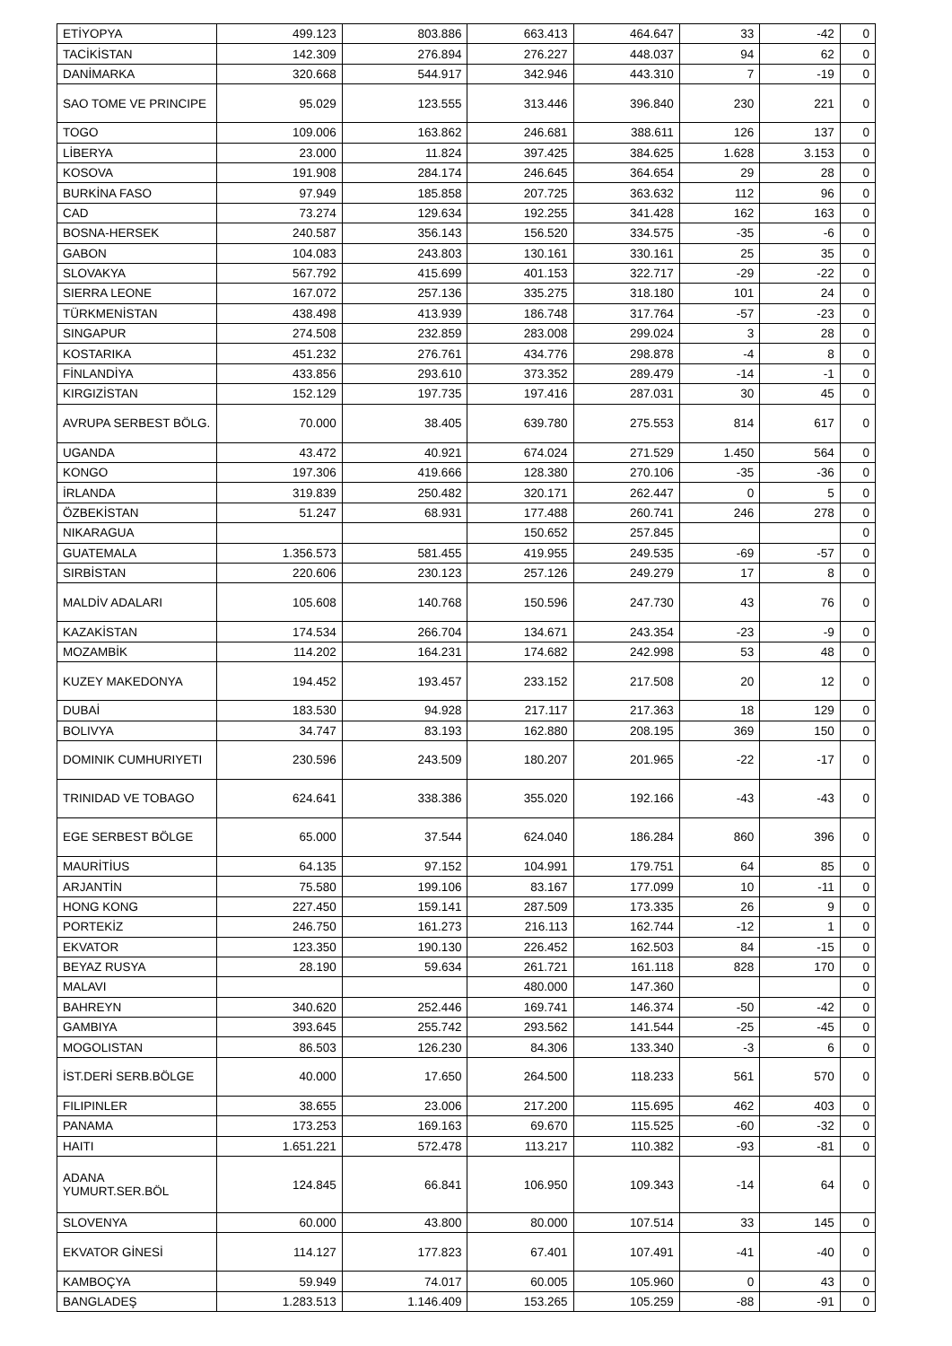| ETİYOPYA | 499.123 | 803.886 | 663.413 | 464.647 | 33 | -42 | 0 |
| TACİKİSTAN | 142.309 | 276.894 | 276.227 | 448.037 | 94 | 62 | 0 |
| DANİMARKA | 320.668 | 544.917 | 342.946 | 443.310 | 7 | -19 | 0 |
| SAO TOME VE PRINCIPE | 95.029 | 123.555 | 313.446 | 396.840 | 230 | 221 | 0 |
| TOGO | 109.006 | 163.862 | 246.681 | 388.611 | 126 | 137 | 0 |
| LİBERYA | 23.000 | 11.824 | 397.425 | 384.625 | 1.628 | 3.153 | 0 |
| KOSOVA | 191.908 | 284.174 | 246.645 | 364.654 | 29 | 28 | 0 |
| BURKİNA FASO | 97.949 | 185.858 | 207.725 | 363.632 | 112 | 96 | 0 |
| CAD | 73.274 | 129.634 | 192.255 | 341.428 | 162 | 163 | 0 |
| BOSNA-HERSEK | 240.587 | 356.143 | 156.520 | 334.575 | -35 | -6 | 0 |
| GABON | 104.083 | 243.803 | 130.161 | 330.161 | 25 | 35 | 0 |
| SLOVAKYA | 567.792 | 415.699 | 401.153 | 322.717 | -29 | -22 | 0 |
| SIERRA LEONE | 167.072 | 257.136 | 335.275 | 318.180 | 101 | 24 | 0 |
| TÜRKMENİSTAN | 438.498 | 413.939 | 186.748 | 317.764 | -57 | -23 | 0 |
| SINGAPUR | 274.508 | 232.859 | 283.008 | 299.024 | 3 | 28 | 0 |
| KOSTARIKA | 451.232 | 276.761 | 434.776 | 298.878 | -4 | 8 | 0 |
| FİNLANDİYA | 433.856 | 293.610 | 373.352 | 289.479 | -14 | -1 | 0 |
| KIRGIZİSTAN | 152.129 | 197.735 | 197.416 | 287.031 | 30 | 45 | 0 |
| AVRUPA SERBEST BÖLG. | 70.000 | 38.405 | 639.780 | 275.553 | 814 | 617 | 0 |
| UGANDA | 43.472 | 40.921 | 674.024 | 271.529 | 1.450 | 564 | 0 |
| KONGO | 197.306 | 419.666 | 128.380 | 270.106 | -35 | -36 | 0 |
| İRLANDA | 319.839 | 250.482 | 320.171 | 262.447 | 0 | 5 | 0 |
| ÖZBEKİSTAN | 51.247 | 68.931 | 177.488 | 260.741 | 246 | 278 | 0 |
| NIKARAGUA | | | 150.652 | 257.845 | | | 0 |
| GUATEMALA | 1.356.573 | 581.455 | 419.955 | 249.535 | -69 | -57 | 0 |
| SIRBİSTAN | 220.606 | 230.123 | 257.126 | 249.279 | 17 | 8 | 0 |
| MALDİV ADALARI | 105.608 | 140.768 | 150.596 | 247.730 | 43 | 76 | 0 |
| KAZAKİSTAN | 174.534 | 266.704 | 134.671 | 243.354 | -23 | -9 | 0 |
| MOZAMBİK | 114.202 | 164.231 | 174.682 | 242.998 | 53 | 48 | 0 |
| KUZEY MAKEDONYA | 194.452 | 193.457 | 233.152 | 217.508 | 20 | 12 | 0 |
| DUBAİ | 183.530 | 94.928 | 217.117 | 217.363 | 18 | 129 | 0 |
| BOLIVYA | 34.747 | 83.193 | 162.880 | 208.195 | 369 | 150 | 0 |
| DOMINIK CUMHURIYETI | 230.596 | 243.509 | 180.207 | 201.965 | -22 | -17 | 0 |
| TRINIDAD VE TOBAGO | 624.641 | 338.386 | 355.020 | 192.166 | -43 | -43 | 0 |
| EGE SERBEST BÖLGE | 65.000 | 37.544 | 624.040 | 186.284 | 860 | 396 | 0 |
| MAURİTİUS | 64.135 | 97.152 | 104.991 | 179.751 | 64 | 85 | 0 |
| ARJANTİN | 75.580 | 199.106 | 83.167 | 177.099 | 10 | -11 | 0 |
| HONG KONG | 227.450 | 159.141 | 287.509 | 173.335 | 26 | 9 | 0 |
| PORTEKİZ | 246.750 | 161.273 | 216.113 | 162.744 | -12 | 1 | 0 |
| EKVATOR | 123.350 | 190.130 | 226.452 | 162.503 | 84 | -15 | 0 |
| BEYAZ RUSYA | 28.190 | 59.634 | 261.721 | 161.118 | 828 | 170 | 0 |
| MALAVI | | | 480.000 | 147.360 | | | 0 |
| BAHREYN | 340.620 | 252.446 | 169.741 | 146.374 | -50 | -42 | 0 |
| GAMBIYA | 393.645 | 255.742 | 293.562 | 141.544 | -25 | -45 | 0 |
| MOGOLISTAN | 86.503 | 126.230 | 84.306 | 133.340 | -3 | 6 | 0 |
| İST.DERİ SERB.BÖLGE | 40.000 | 17.650 | 264.500 | 118.233 | 561 | 570 | 0 |
| FILIPINLER | 38.655 | 23.006 | 217.200 | 115.695 | 462 | 403 | 0 |
| PANAMA | 173.253 | 169.163 | 69.670 | 115.525 | -60 | -32 | 0 |
| HAITI | 1.651.221 | 572.478 | 113.217 | 110.382 | -93 | -81 | 0 |
| ADANA YUMURT.SER.BÖL | 124.845 | 66.841 | 106.950 | 109.343 | -14 | 64 | 0 |
| SLOVENYA | 60.000 | 43.800 | 80.000 | 107.514 | 33 | 145 | 0 |
| EKVATOR GİNESİ | 114.127 | 177.823 | 67.401 | 107.491 | -41 | -40 | 0 |
| KAMBOÇYA | 59.949 | 74.017 | 60.005 | 105.960 | 0 | 43 | 0 |
| BANGLADEŞ | 1.283.513 | 1.146.409 | 153.265 | 105.259 | -88 | -91 | 0 |